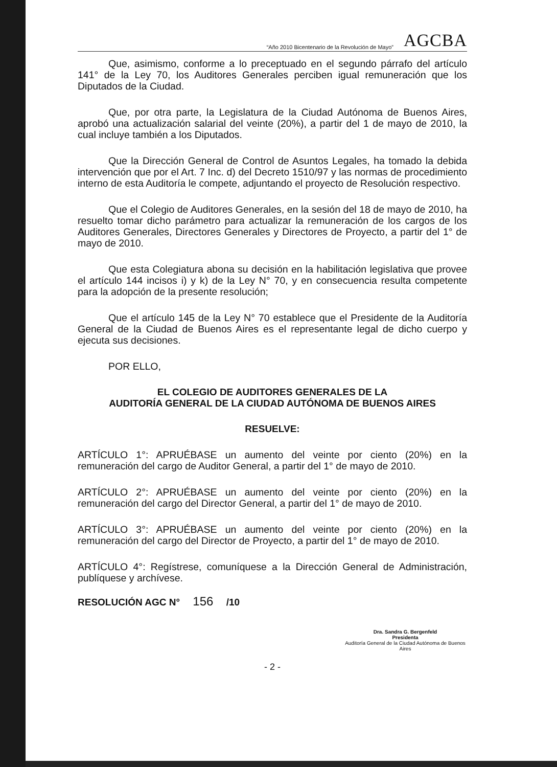“Año 2010 Bicentenario de la Revolución de Mayo” AGCBA
Que, asimismo, conforme a lo preceptuado en el segundo párrafo del artículo 141° de la Ley 70, los Auditores Generales perciben igual remuneración que los Diputados de la Ciudad.
Que, por otra parte, la Legislatura de la Ciudad Autónoma de Buenos Aires, aprobó una actualización salarial del veinte (20%), a partir del 1 de mayo de 2010, la cual incluye también a los Diputados.
Que la Dirección General de Control de Asuntos Legales, ha tomado la debida intervención que por el Art. 7 Inc. d) del Decreto 1510/97 y las normas de procedimiento interno de esta Auditoría le compete, adjuntando el proyecto de Resolución respectivo.
Que el Colegio de Auditores Generales, en la sesión del 18 de mayo de 2010, ha resuelto tomar dicho parámetro para actualizar la remuneración de los cargos de los Auditores Generales, Directores Generales y Directores de Proyecto, a partir del 1° de mayo de 2010.
Que esta Colegiatura abona su decisión en la habilitación legislativa que provee el artículo 144 incisos i) y k) de la Ley N° 70, y en consecuencia resulta competente para la adopción de la presente resolución;
Que el artículo 145 de la Ley N° 70 establece que el Presidente de la Auditoría General de la Ciudad de Buenos Aires es el representante legal de dicho cuerpo y ejecuta sus decisiones.
POR ELLO,
EL COLEGIO DE AUDITORES GENERALES DE LA
AUDITORÍA GENERAL DE LA CIUDAD AUTÓNOMA DE BUENOS AIRES
RESUELVE:
ARTÍCULO 1°: APRUÉBASE un aumento del veinte por ciento (20%) en la remuneración del cargo de Auditor General, a partir del 1° de mayo de 2010.
ARTÍCULO 2°: APRUÉBASE un aumento del veinte por ciento (20%) en la remuneración del cargo del Director General, a partir del 1° de mayo de 2010.
ARTÍCULO 3°: APRUÉBASE un aumento del veinte por ciento (20%) en la remuneración del cargo del Director de Proyecto, a partir del 1° de mayo de 2010.
ARTÍCULO 4°: Regístrese, comuníquese a la Dirección General de Administración, publíquese y archívese.
RESOLUCIÓN AGC N° 156 /10
Dra. Sandra G. Bergenfeld
Presidenta
Auditoría General de la Ciudad Autónoma de Buenos Aires
- 2 -